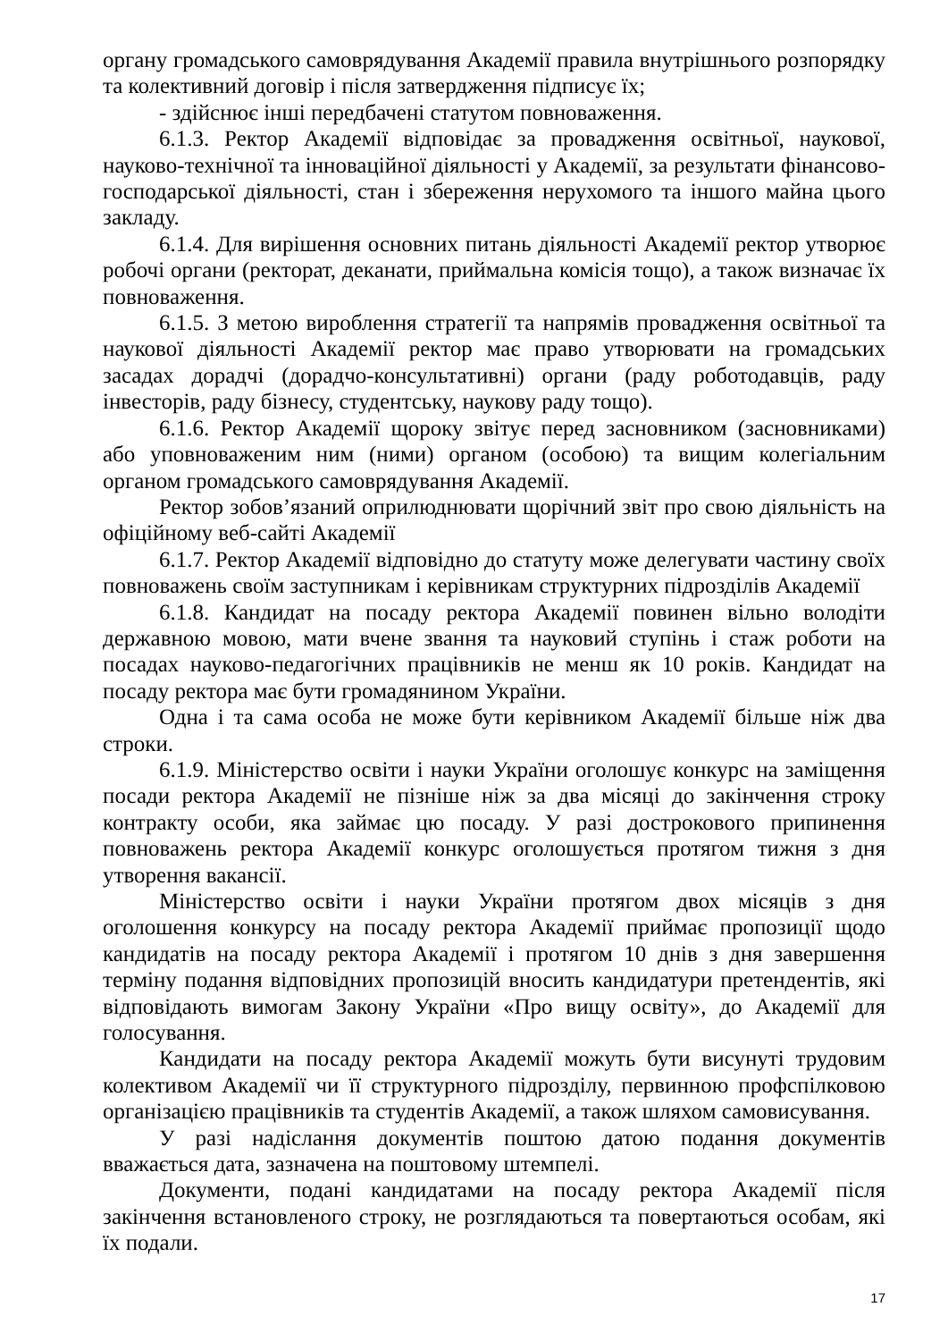органу громадського самоврядування Академії правила внутрішнього розпорядку та колективний договір і після затвердження підписує їх;
- здійснює інші передбачені статутом повноваження.
6.1.3. Ректор Академії відповідає за провадження освітньої, наукової, науково-технічної та інноваційної діяльності у Академії, за результати фінансово-господарської діяльності, стан і збереження нерухомого та іншого майна цього закладу.
6.1.4. Для вирішення основних питань діяльності Академії ректор утворює робочі органи (ректорат, деканати, приймальна комісія тощо), а також визначає їх повноваження.
6.1.5. З метою вироблення стратегії та напрямів провадження освітньої та наукової діяльності Академії ректор має право утворювати на громадських засадах дорадчі (дорадчо-консультативні) органи (раду роботодавців, раду інвесторів, раду бізнесу, студентську, наукову раду тощо).
6.1.6. Ректор Академії щороку звітує перед засновником (засновниками) або уповноваженим ним (ними) органом (особою) та вищим колегіальним органом громадського самоврядування Академії.
Ректор зобов’язаний оприлюднювати щорічний звіт про свою діяльність на офіційному веб-сайті Академії
6.1.7. Ректор Академії відповідно до статуту може делегувати частину своїх повноважень своїм заступникам і керівникам структурних підрозділів Академії
6.1.8. Кандидат на посаду ректора Академії повинен вільно володіти державною мовою, мати вчене звання та науковий ступінь і стаж роботи на посадах науково-педагогічних працівників не менш як 10 років. Кандидат на посаду ректора має бути громадянином України.
Одна і та сама особа не може бути керівником Академії більше ніж два строки.
6.1.9. Міністерство освіти і науки України оголошує конкурс на заміщення посади ректора Академії не пізніше ніж за два місяці до закінчення строку контракту особи, яка займає цю посаду. У разі дострокового припинення повноважень ректора Академії конкурс оголошується протягом тижня з дня утворення вакансії.
Міністерство освіти і науки України протягом двох місяців з дня оголошення конкурсу на посаду ректора Академії приймає пропозиції щодо кандидатів на посаду ректора Академії і протягом 10 днів з дня завершення терміну подання відповідних пропозицій вносить кандидатури претендентів, які відповідають вимогам Закону України «Про вищу освіту», до Академії для голосування.
Кандидати на посаду ректора Академії можуть бути висунуті трудовим колективом Академії чи її структурного підрозділу, первинною профспілковою організацією працівників та студентів Академії, а також шляхом самовисування.
У разі надіслання документів поштою датою подання документів вважається дата, зазначена на поштовому штемпелі.
Документи, подані кандидатами на посаду ректора Академії після закінчення встановленого строку, не розглядаються та повертаються особам, які їх подали.
17